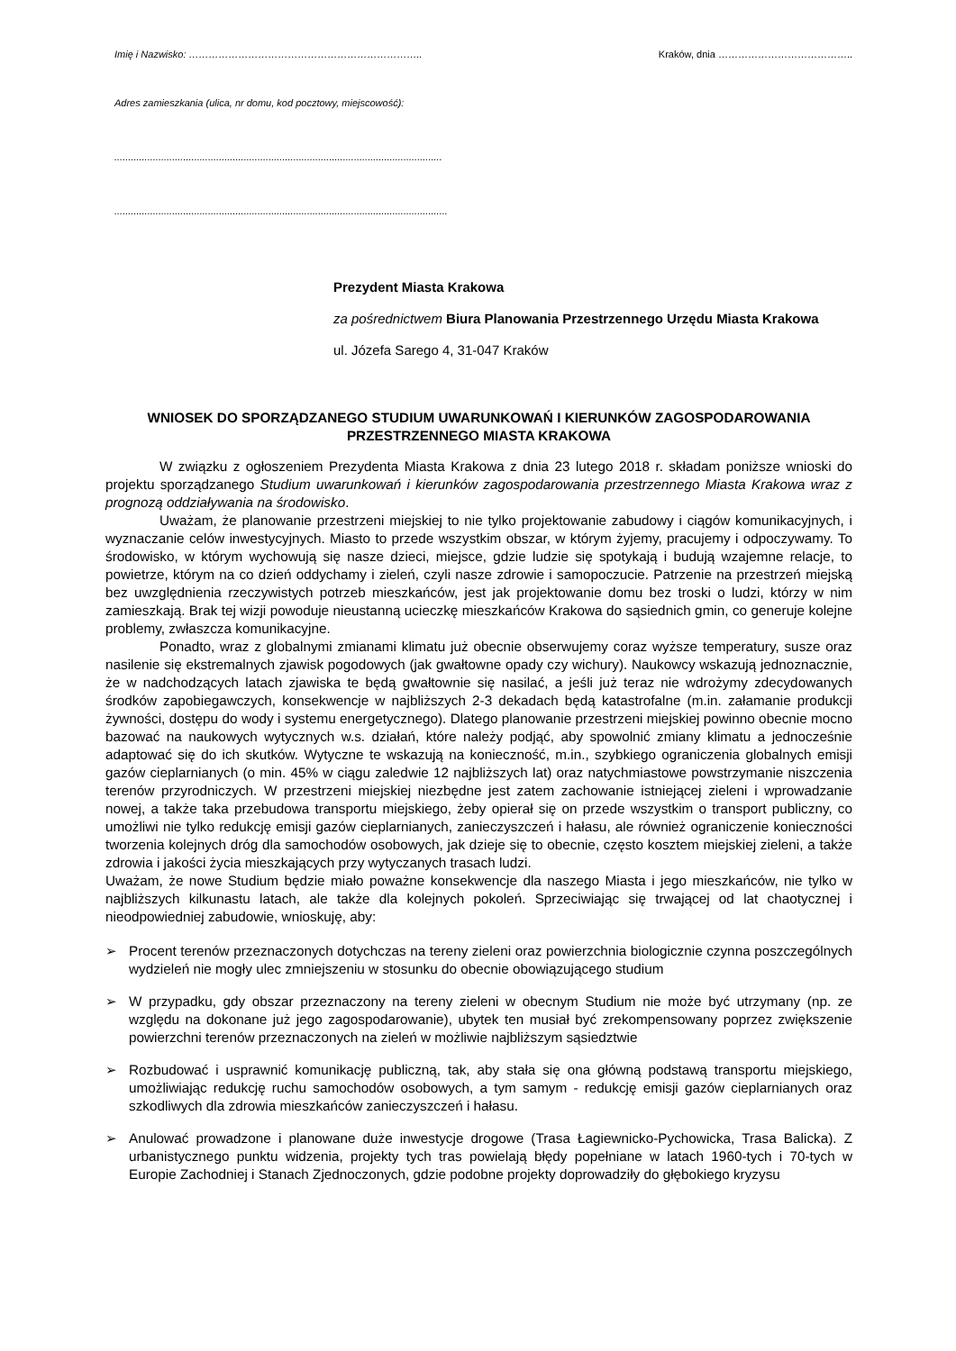Imię i Nazwisko: …………………………………………………………….. Kraków, dnia …………………………………..
Adres zamieszkania (ulica, nr domu, kod pocztowy, miejscowość):
.......................................................................................................................
.........................................................................................................................
Prezydent Miasta Krakowa
za pośrednictwem Biura Planowania Przestrzennego Urzędu Miasta Krakowa
ul. Józefa Sarego 4, 31-047 Kraków
WNIOSEK DO SPORZĄDZANEGO STUDIUM UWARUNKOWAŃ I KIERUNKÓW ZAGOSPODAROWANIA PRZESTRZENNEGO MIASTA KRAKOWA
W związku z ogłoszeniem Prezydenta Miasta Krakowa z dnia 23 lutego 2018 r. składam poniższe wnioski do projektu sporządzanego Studium uwarunkowań i kierunków zagospodarowania przestrzennego Miasta Krakowa wraz z prognozą oddziaływania na środowisko.
Uważam, że planowanie przestrzeni miejskiej to nie tylko projektowanie zabudowy i ciągów komunikacyjnych, i wyznaczanie celów inwestycyjnych. Miasto to przede wszystkim obszar, w którym żyjemy, pracujemy i odpoczywamy. To środowisko, w którym wychowują się nasze dzieci, miejsce, gdzie ludzie się spotykają i budują wzajemne relacje, to powietrze, którym na co dzień oddychamy i zieleń, czyli nasze zdrowie i samopoczucie. Patrzenie na przestrzeń miejską bez uwzględnienia rzeczywistych potrzeb mieszkańców, jest jak projektowanie domu bez troski o ludzi, którzy w nim zamieszkają. Brak tej wizji powoduje nieustanną ucieczkę mieszkańców Krakowa do sąsiednich gmin, co generuje kolejne problemy, zwłaszcza komunikacyjne.
Ponadto, wraz z globalnymi zmianami klimatu już obecnie obserwujemy coraz wyższe temperatury, susze oraz nasilenie się ekstremalnych zjawisk pogodowych (jak gwałtowne opady czy wichury). Naukowcy wskazują jednoznacznie, że w nadchodzących latach zjawiska te będą gwałtownie się nasilać, a jeśli już teraz nie wdrożymy zdecydowanych środków zapobiegawczych, konsekwencje w najbliższych 2-3 dekadach będą katastrofalne (m.in. załamanie produkcji żywności, dostępu do wody i systemu energetycznego). Dlatego planowanie przestrzeni miejskiej powinno obecnie mocno bazować na naukowych wytycznych w.s. działań, które należy podjąć, aby spowolnić zmiany klimatu a jednocześnie adaptować się do ich skutków. Wytyczne te wskazują na konieczność, m.in., szybkiego ograniczenia globalnych emisji gazów cieplarnianych (o min. 45% w ciągu zaledwie 12 najbliższych lat) oraz natychmiastowe powstrzymanie niszczenia terenów przyrodniczych. W przestrzeni miejskiej niezbędne jest zatem zachowanie istniejącej zieleni i wprowadzanie nowej, a także taka przebudowa transportu miejskiego, żeby opierał się on przede wszystkim o transport publiczny, co umożliwi nie tylko redukcję emisji gazów cieplarnianych, zanieczyszczeń i hałasu, ale również ograniczenie konieczności tworzenia kolejnych dróg dla samochodów osobowych, jak dzieje się to obecnie, często kosztem miejskiej zieleni, a także zdrowia i jakości życia mieszkających przy wytyczanych trasach ludzi.
Uważam, że nowe Studium będzie miało poważne konsekwencje dla naszego Miasta i jego mieszkańców, nie tylko w najbliższych kilkunastu latach, ale także dla kolejnych pokoleń. Sprzeciwiając się trwającej od lat chaotycznej i nieodpowiedniej zabudowie, wnioskuję, aby:
➢ Procent terenów przeznaczonych dotychczas na tereny zieleni oraz powierzchnia biologicznie czynna poszczególnych wydzieleń nie mogły ulec zmniejszeniu w stosunku do obecnie obowiązującego studium
➢ W przypadku, gdy obszar przeznaczony na tereny zieleni w obecnym Studium nie może być utrzymany (np. ze względu na dokonane już jego zagospodarowanie), ubytek ten musiał być zrekompensowany poprzez zwiększenie powierzchni terenów przeznaczonych na zieleń w możliwie najbliższym sąsiedztwie
➢ Rozbudować i usprawnić komunikację publiczną, tak, aby stała się ona główną podstawą transportu miejskiego, umożliwiając redukcję ruchu samochodów osobowych, a tym samym - redukcję emisji gazów cieplarnianych oraz szkodliwych dla zdrowia mieszkańców zanieczyszczeń i hałasu.
➢ Anulować prowadzone i planowane duże inwestycje drogowe (Trasa Łagiewnicko-Pychowicka, Trasa Balicka). Z urbanistycznego punktu widzenia, projekty tych tras powielają błędy popełniane w latach 1960-tych i 70-tych w Europie Zachodniej i Stanach Zjednoczonych, gdzie podobne projekty doprowadziły do głębokiego kryzysu